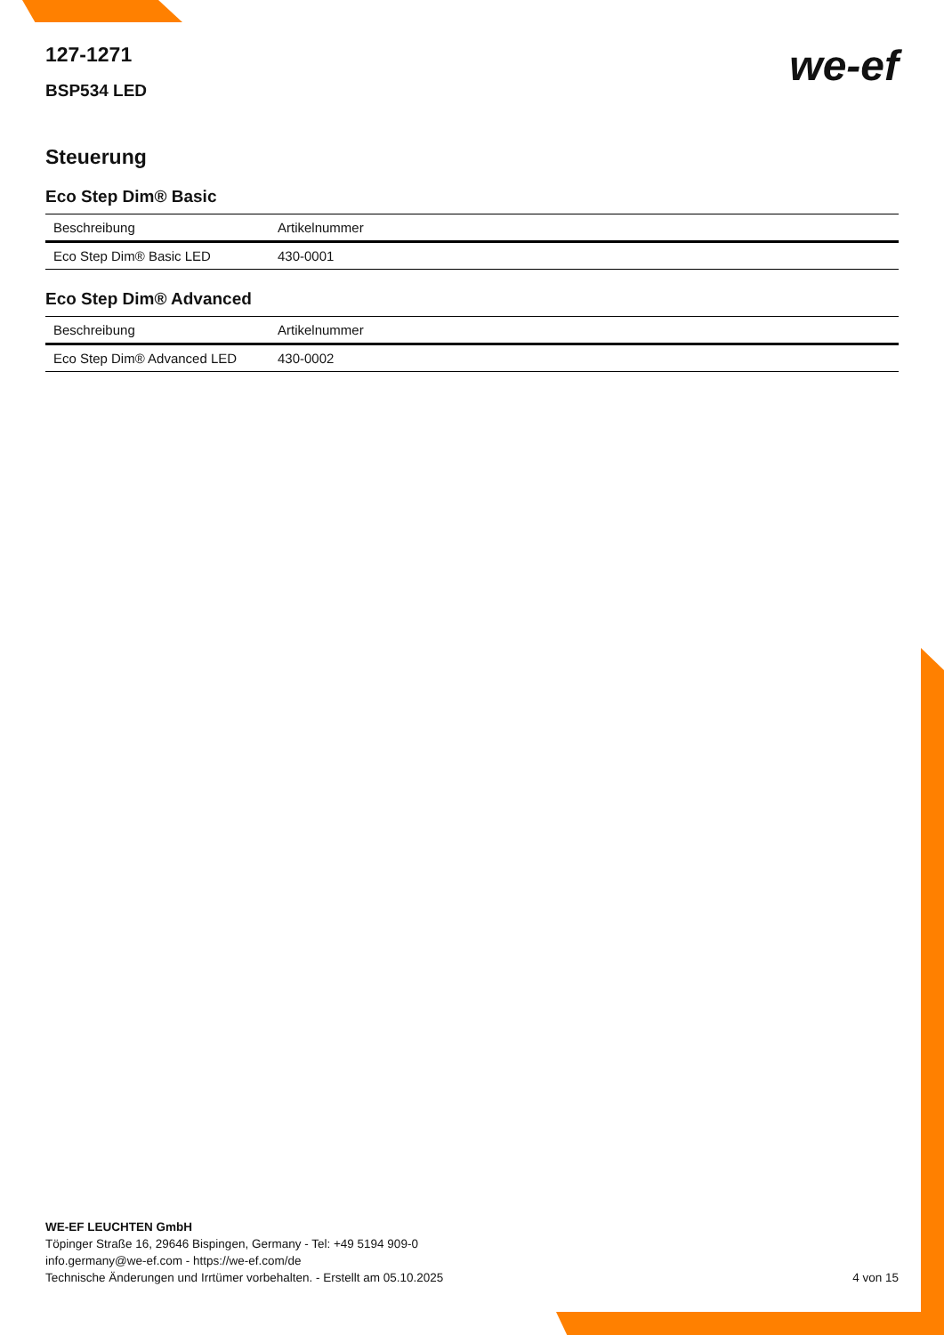127-1271
BSP534 LED
we-ef
Steuerung
Eco Step Dim® Basic
| Beschreibung | Artikelnummer |
| --- | --- |
| Eco Step Dim® Basic LED | 430-0001 |
Eco Step Dim® Advanced
| Beschreibung | Artikelnummer |
| --- | --- |
| Eco Step Dim® Advanced LED | 430-0002 |
WE-EF LEUCHTEN GmbH
Töpinger Straße 16, 29646 Bispingen, Germany - Tel: +49 5194 909-0
info.germany@we-ef.com - https://we-ef.com/de
Technische Änderungen und Irrtümer vorbehalten. - Erstellt am 05.10.2025 4 von 15